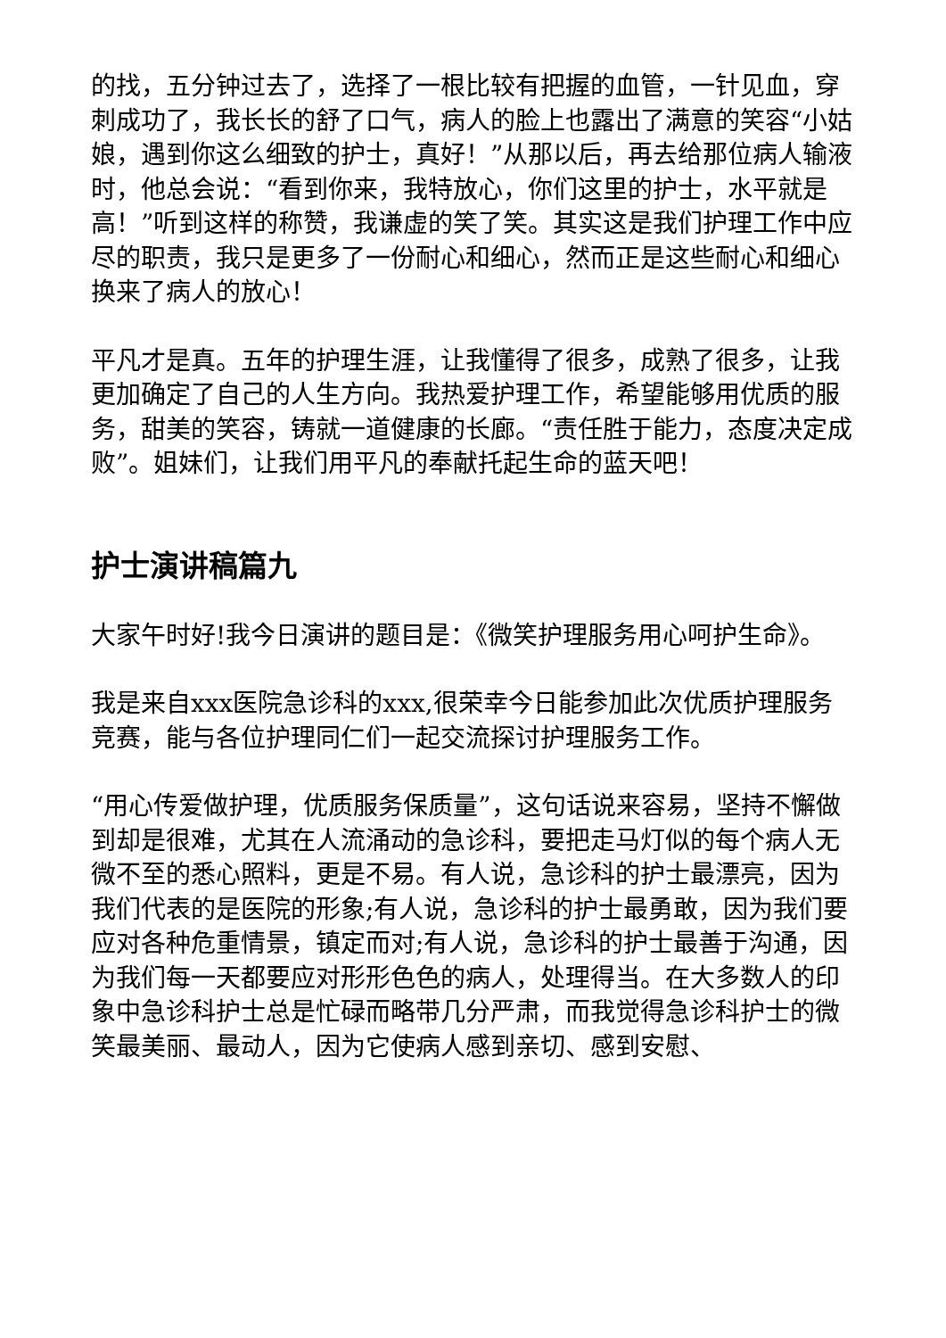的找，五分钟过去了，选择了一根比较有把握的血管，一针见血，穿刺成功了，我长长的舒了口气，病人的脸上也露出了满意的笑容“小姑娘，遇到你这么细致的护士，真好！”从那以后，再去给那位病人输液时，他总会说：“看到你来，我特放心，你们这里的护士，水平就是高！”听到这样的称赞，我谦虚的笑了笑。其实这是我们护理工作中应尽的职责，我只是更多了一份耐心和细心，然而正是这些耐心和细心换来了病人的放心！
平凡才是真。五年的护理生涯，让我懂得了很多，成熟了很多，让我更加确定了自己的人生方向。我热爱护理工作，希望能够用优质的服务，甜美的笑容，铸就一道健康的长廊。“责任胜于能力，态度决定成败”。姐妹们，让我们用平凡的奉献托起生命的蓝天吧！
护士演讲稿篇九
大家午时好!我今日演讲的题目是：《微笑护理服务用心呵护生命》。
我是来自xxx医院急诊科的xxx,很荣幸今日能参加此次优质护理服务竞赛，能与各位护理同仁们一起交流探讨护理服务工作。
“用心传爱做护理，优质服务保质量”，这句话说来容易，坚持不懈做到却是很难，尤其在人流涌动的急诊科，要把走马灯似的每个病人无微不至的悉心照料，更是不易。有人说，急诊科的护士最漂亮，因为我们代表的是医院的形象;有人说，急诊科的护士最勇敢，因为我们要应对各种危重情景，镇定而对;有人说，急诊科的护士最善于沟通，因为我们每一天都要应对形形色色的病人，处理得当。在大多数人的印象中急诊科护士总是忙碌而略带几分严肃，而我觉得急诊科护士的微笑最美丽、最动人，因为它使病人感到亲切、感到安慰、